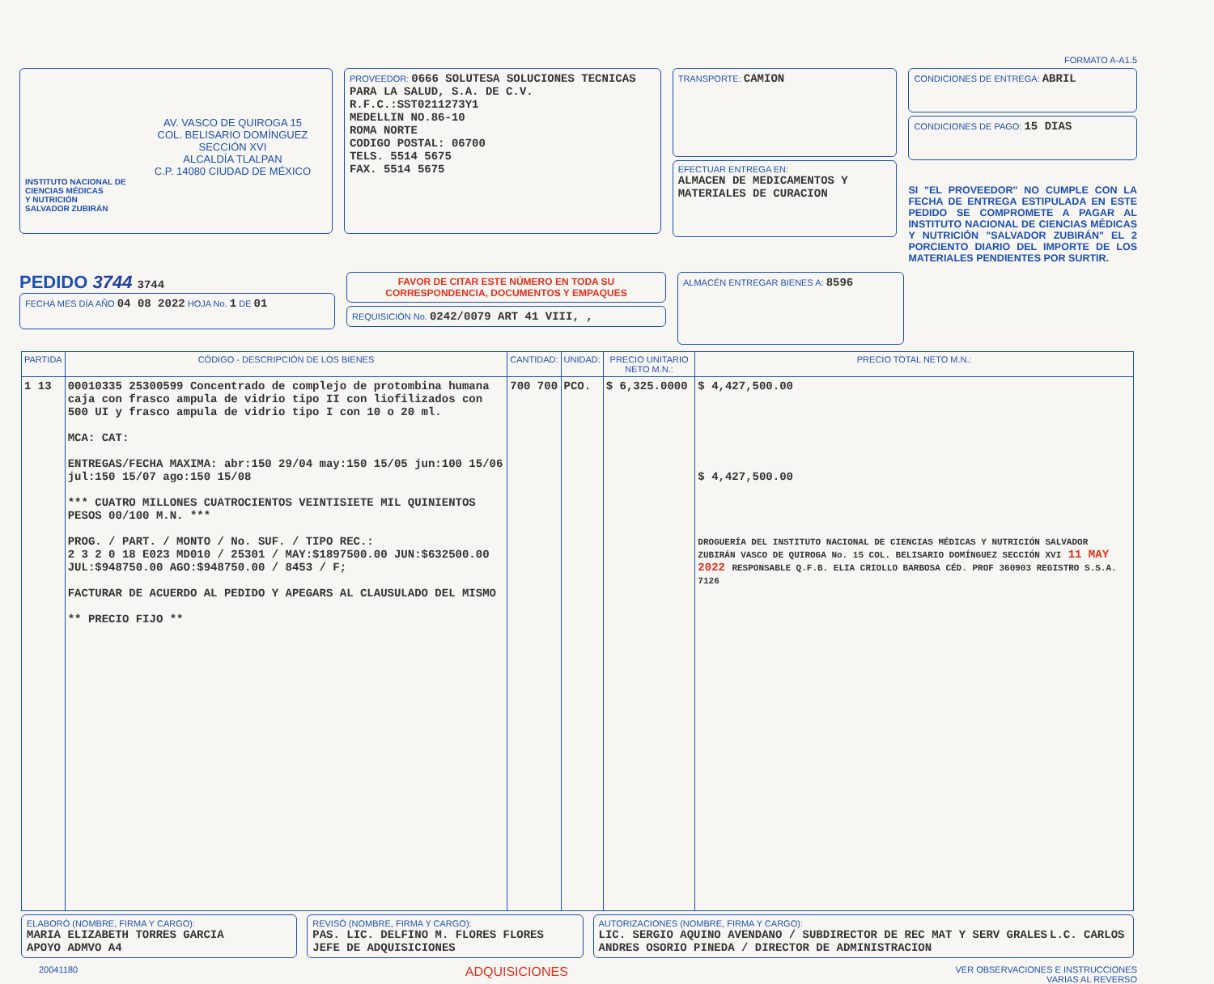FORMATO A-A1.5
AV. VASCO DE QUIROGA 15
COL. BELISARIO DOMÍNGUEZ
SECCIÓN XVI
ALCALDÍA TLALPAN
C.P. 14080 CIUDAD DE MÉXICO
INSTITUTO NACIONAL DE
CIENCIAS MÉDICAS
Y NUTRICIÓN
SALVADOR ZUBIRÁN
PROVEEDOR: 0666 SOLUTESA SOLUCIONES TECNICAS PARA LA SALUD, S.A. DE C.V.
R.F.C.:SST0211273Y1
MEDELLIN NO.86-10
ROMA NORTE
CODIGO POSTAL: 06700
TELS. 5514 5675
FAX. 5514 5675
TRANSPORTE: CAMION
EFECTUAR ENTREGA EN:
ALMACEN DE MEDICAMENTOS Y MATERIALES DE CURACION
CONDICIONES DE ENTREGA: ABRIL
CONDICIONES DE PAGO: 15 DIAS
SI "EL PROVEEDOR" NO CUMPLE CON LA FECHA DE ENTREGA ESTIPULADA EN ESTE PEDIDO SE COMPROMETE A PAGAR AL INSTITUTO NACIONAL DE CIENCIAS MÉDICAS Y NUTRICIÓN "SALVADOR ZUBIRÁN" EL 2 PORCIENTO DIARIO DEL IMPORTE DE LOS MATERIALES PENDIENTES POR SURTIR.
PEDIDO 3744 3744
FECHA MES DÍA AÑO 04 08 2022 HOJA No. 1 DE 01
FAVOR DE CITAR ESTE NÚMERO EN TODA SU CORRESPONDENCIA, DOCUMENTOS Y EMPAQUES
REQUISICIÓN No. 0242/0079 ART 41 VIII, ,
ALMACÉN ENTREGAR BIENES A: 8596
| PARTIDA | CÓDIGO - DESCRIPCIÓN DE LOS BIENES | CANTIDAD: | UNIDAD: | PRECIO UNITARIO NETO M.N.: | PRECIO TOTAL NETO M.N.: |
| --- | --- | --- | --- | --- | --- |
| 1 13 | 00010335 25300599 Concentrado de complejo de protombina humana caja con frasco ampula de vidrio tipo II con liofilizados con 500 UI y frasco ampula de vidrio tipo I con 10 o 20 ml. MCA: CAT: ENTREGAS/FECHA MAXIMA: abr:150 29/04 may:150 15/05 jun:100 15/06 jul:150 15/07 ago:150 15/08 *** CUATRO MILLONES CUATROCIENTOS VEINTISIETE MIL QUINIENTOS PESOS 00/100 M.N. *** PROG. / PART. / MONTO / No. SUF. / TIPO REC.: 2 3 2 0 18 E023 MD010 / 25301 / MAY:$1897500.00 JUN:$632500.00 JUL:$948750.00 AGO:$948750.00 / 8453 / F; FACTURAR DE ACUERDO AL PEDIDO Y APEGARS AL CLAUSULADO DEL MISMO ** PRECIO FIJO ** | 700 700 | PCO. | $ 6,325.0000 | $ 4,427,500.00 $ 4,427,500.00 DROGUERÍA DEL INSTITUTO NACIONAL DE CIENCIAS MÉDICAS Y NUTRICIÓN SALVADOR ZUBIRÁN VASCO DE QUIROGA No. 15 COL. BELISARIO DOMÍNGUEZ SECCIÓN XVI 11 MAY 2022 RESPONSABLE Q.F.B. ELIA CRIOLLO BARBOSA CÉD. PROF 360903 REGISTRO S.S.A. 7126 |
ELABORÓ (NOMBRE, FIRMA Y CARGO):
MARIA ELIZABETH TORRES GARCIA
APOYO ADMVO A4
REVISÓ (NOMBRE, FIRMA Y CARGO):
PAS. LIC. DELFINO M. FLORES FLORES
JEFE DE ADQUISICIONES
AUTORIZACIONES (NOMBRE, FIRMA Y CARGO):
LIC. SERGIO AQUINO AVENDANO / SUBDIRECTOR DE REC MAT Y SERV GRALES L.C. CARLOS ANDRES OSORIO PINEDA / DIRECTOR DE ADMINISTRACION
20041180 ADQUISICIONES VER OBSERVACIONES E INSTRUCCIONES
VARIAS AL REVERSO